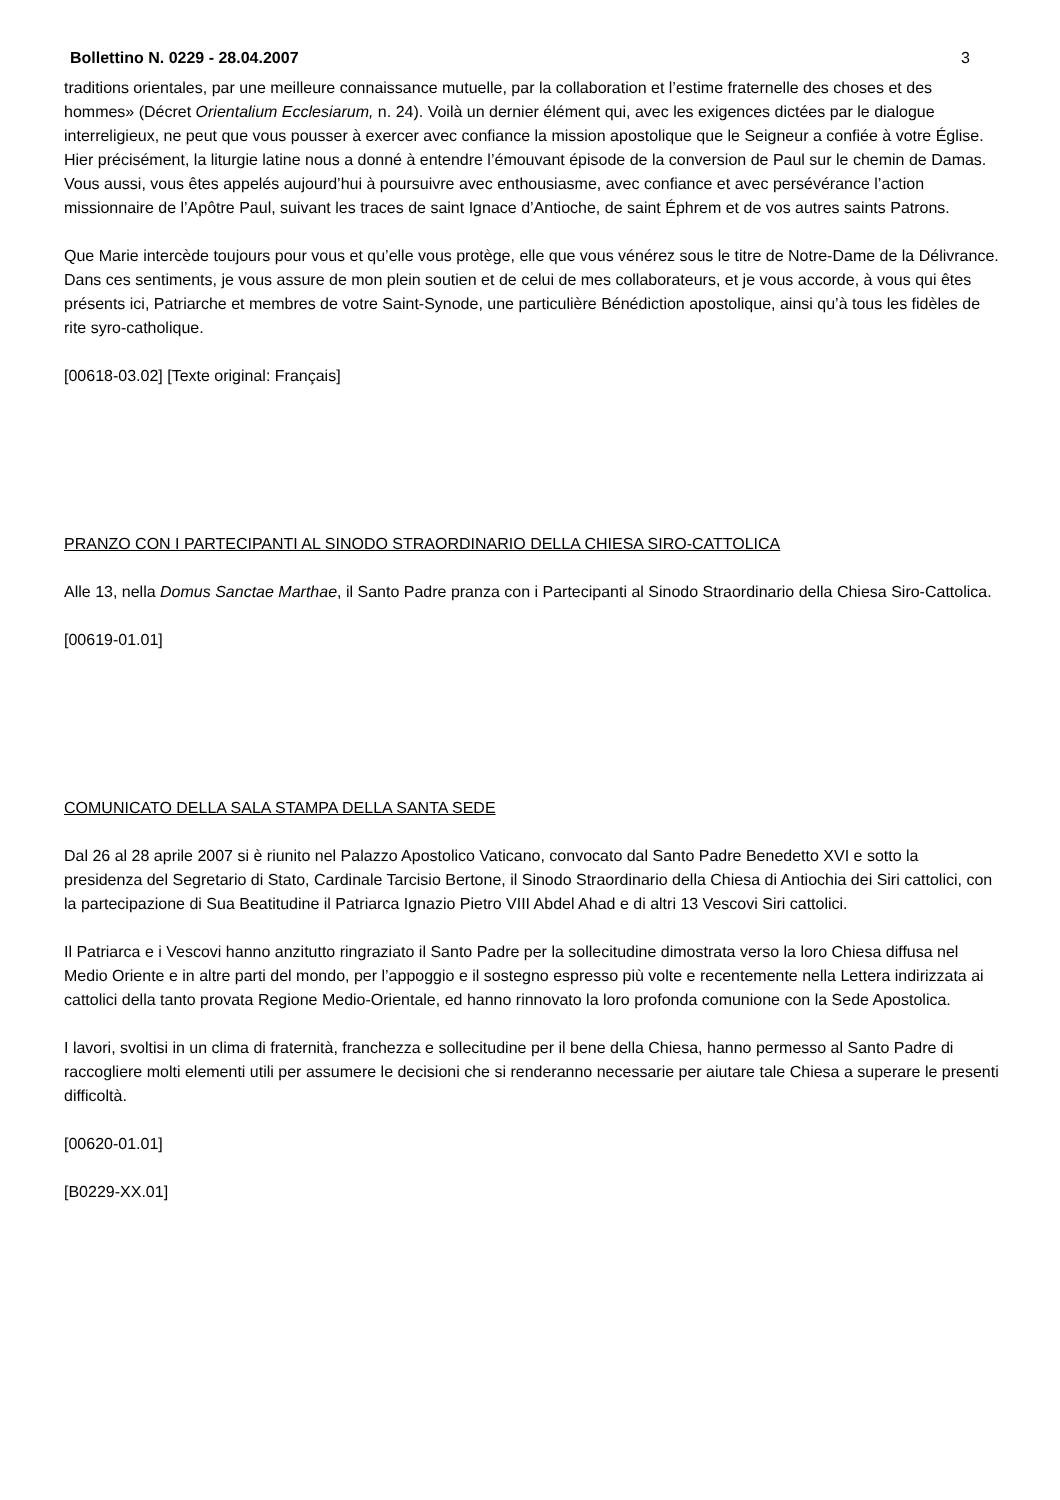Bollettino N. 0229 - 28.04.2007 3
traditions orientales, par une meilleure connaissance mutuelle, par la collaboration et l’estime fraternelle des choses et des hommes» (Décret Orientalium Ecclesiarum, n. 24). Voilà un dernier élément qui, avec les exigences dictées par le dialogue interreligieux, ne peut que vous pousser à exercer avec confiance la mission apostolique que le Seigneur a confiée à votre Église. Hier précisément, la liturgie latine nous a donné à entendre l’émouvant épisode de la conversion de Paul sur le chemin de Damas. Vous aussi, vous êtes appelés aujourd’hui à poursuivre avec enthousiasme, avec confiance et avec persévérance l’action missionnaire de l’Apôtre Paul, suivant les traces de saint Ignace d’Antioche, de saint Éphrem et de vos autres saints Patrons.
Que Marie intercède toujours pour vous et qu’elle vous protège, elle que vous vénérez sous le titre de Notre-Dame de la Délivrance. Dans ces sentiments, je vous assure de mon plein soutien et de celui de mes collaborateurs, et je vous accorde, à vous qui êtes présents ici, Patriarche et membres de votre Saint-Synode, une particulière Bénédiction apostolique, ainsi qu’à tous les fidèles de rite syro-catholique.
[00618-03.02] [Texte original: Français]
PRANZO CON I PARTECIPANTI AL SINODO STRAORDINARIO DELLA CHIESA SIRO-CATTOLICA
Alle 13, nella Domus Sanctae Marthae, il Santo Padre pranza con i Partecipanti al Sinodo Straordinario della Chiesa Siro-Cattolica.
[00619-01.01]
COMUNICATO DELLA SALA STAMPA DELLA SANTA SEDE
Dal 26 al 28 aprile 2007 si è riunito nel Palazzo Apostolico Vaticano, convocato dal Santo Padre Benedetto XVI e sotto la presidenza del Segretario di Stato, Cardinale Tarcisio Bertone, il Sinodo Straordinario della Chiesa di Antiochia dei Siri cattolici, con la partecipazione di Sua Beatitudine il Patriarca Ignazio Pietro VIII Abdel Ahad e di altri 13 Vescovi Siri cattolici.
Il Patriarca e i Vescovi hanno anzitutto ringraziato il Santo Padre per la sollecitudine dimostrata verso la loro Chiesa diffusa nel Medio Oriente e in altre parti del mondo, per l’appoggio e il sostegno espresso più volte e recentemente nella Lettera indirizzata ai cattolici della tanto provata Regione Medio-Orientale, ed hanno rinnovato la loro profonda comunione con la Sede Apostolica.
I lavori, svoltisi in un clima di fraternità, franchezza e sollecitudine per il bene della Chiesa, hanno permesso al Santo Padre di raccogliere molti elementi utili per assumere le decisioni che si renderanno necessarie per aiutare tale Chiesa a superare le presenti difficoltà.
[00620-01.01]
[B0229-XX.01]